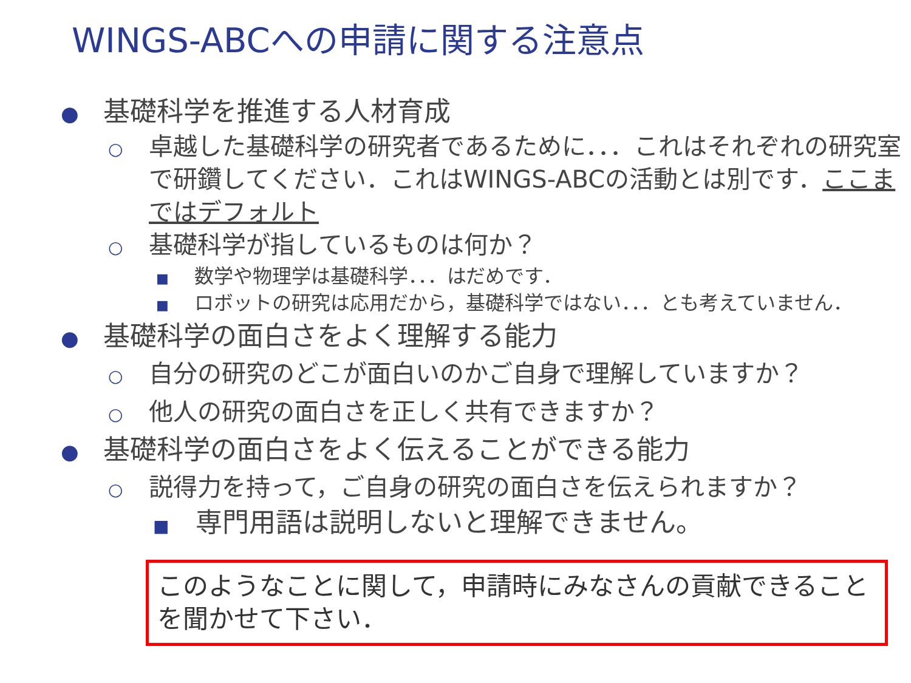WINGS-ABCへの申請に関する注意点
● 基礎科学を推進する人材育成
○ 卓越した基礎科学の研究者であるために．．．これはそれぞれの研究室で研鑽してください．これはWINGS-ABCの活動とは別です．ここまではデフォルト
○ 基礎科学が指しているものは何か？
■ 数学や物理学は基礎科学．．．はだめです．
■ ロボットの研究は応用だから，基礎科学ではない．．．とも考えていません．
● 基礎科学の面白さをよく理解する能力
○ 自分の研究のどこが面白いのかご自身で理解していますか？
○ 他人の研究の面白さを正しく共有できますか？
● 基礎科学の面白さをよく伝えることができる能力
○ 説得力を持って，ご自身の研究の面白さを伝えられますか？
■ 専門用語は説明しないと理解できません。
このようなことに関して，申請時にみなさんの貢献できることを聞かせて下さい．